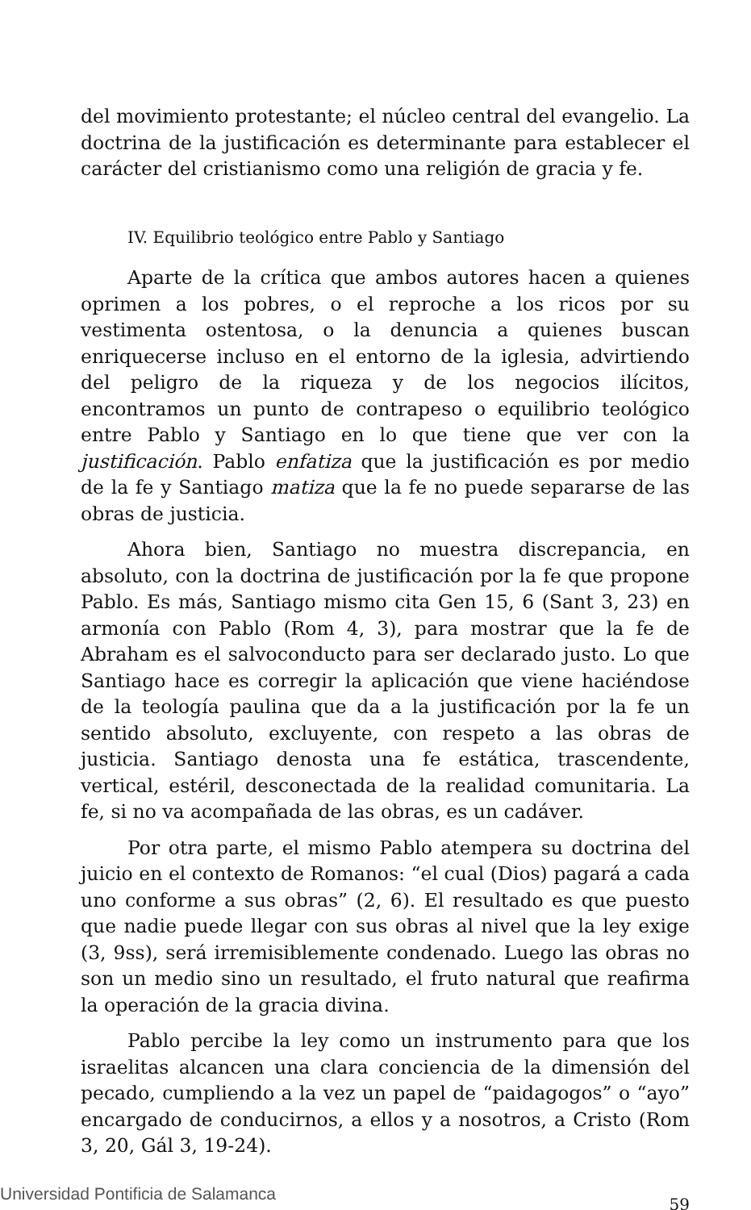del movimiento protestante; el núcleo central del evangelio. La doctrina de la justificación es determinante para establecer el carácter del cristianismo como una religión de gracia y fe.
IV. Equilibrio teológico entre Pablo y Santiago
Aparte de la crítica que ambos autores hacen a quienes oprimen a los pobres, o el reproche a los ricos por su vestimenta ostentosa, o la denuncia a quienes buscan enriquecerse incluso en el entorno de la iglesia, advirtiendo del peligro de la riqueza y de los negocios ilícitos, encontramos un punto de contrapeso o equilibrio teológico entre Pablo y Santiago en lo que tiene que ver con la justificación. Pablo enfatiza que la justificación es por medio de la fe y Santiago matiza que la fe no puede separarse de las obras de justicia.
Ahora bien, Santiago no muestra discrepancia, en absoluto, con la doctrina de justificación por la fe que propone Pablo. Es más, Santiago mismo cita Gen 15, 6 (Sant 3, 23) en armonía con Pablo (Rom 4, 3), para mostrar que la fe de Abraham es el salvoconducto para ser declarado justo. Lo que Santiago hace es corregir la aplicación que viene haciéndose de la teología paulina que da a la justificación por la fe un sentido absoluto, excluyente, con respeto a las obras de justicia. Santiago denosta una fe estática, trascendente, vertical, estéril, desconectada de la realidad comunitaria. La fe, si no va acompañada de las obras, es un cadáver.
Por otra parte, el mismo Pablo atempera su doctrina del juicio en el contexto de Romanos: “el cual (Dios) pagará a cada uno conforme a sus obras” (2, 6). El resultado es que puesto que nadie puede llegar con sus obras al nivel que la ley exige (3, 9ss), será irremisiblemente condenado. Luego las obras no son un medio sino un resultado, el fruto natural que reafirma la operación de la gracia divina.
Pablo percibe la ley como un instrumento para que los israelitas alcancen una clara conciencia de la dimensión del pecado, cumpliendo a la vez un papel de “paidagogos” o “ayo” encargado de conducirnos, a ellos y a nosotros, a Cristo (Rom 3, 20, Gál 3, 19-24).
59
Universidad Pontificia de Salamanca